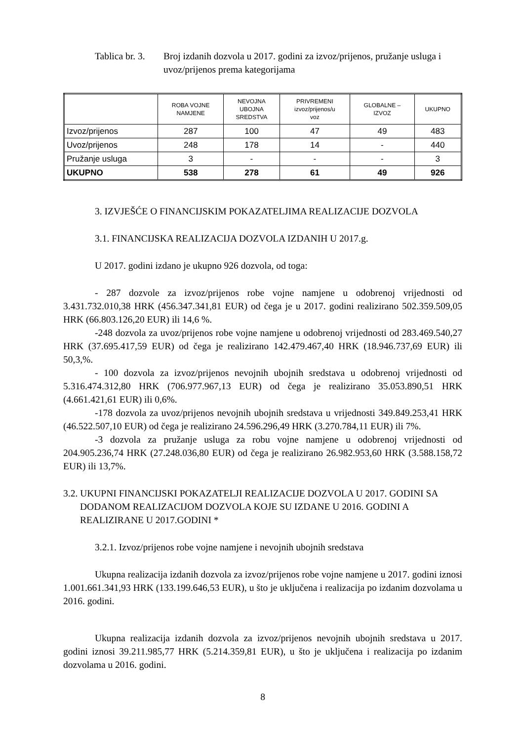Tablica br. 3.
Broj izdanih dozvola u 2017. godini za izvoz/prijenos, pružanje usluga i uvoz/prijenos prema kategorijama
| | ROBA VOJNE NAMJENE | NEVOJNA UBOJNA SREDSTVA | PRIVREMENI izvoz/prijenos/u voz | GLOBALNE – IZVOZ | UKUPNO |
| --- | --- | --- | --- | --- | --- |
| Izvoz/prijenos | 287 | 100 | 47 | 49 | 483 |
| Uvoz/prijenos | 248 | 178 | 14 | - | 440 |
| Pružanje usluga | 3 | - | - | - | 3 |
| UKUPNO | 538 | 278 | 61 | 49 | 926 |
3. IZVJEŠĆE O FINANCIJSKIM POKAZATELJIMA REALIZACIJE DOZVOLA
3.1. FINANCIJSKA REALIZACIJA DOZVOLA IZDANIH U 2017.g.
U 2017. godini izdano je ukupno 926 dozvola, od toga:
- 287 dozvole za izvoz/prijenos robe vojne namjene u odobrenoj vrijednosti od 3.431.732.010,38 HRK (456.347.341,81 EUR) od čega je u 2017. godini realizirano 502.359.509,05 HRK (66.803.126,20 EUR) ili 14,6 %.
-248 dozvola za uvoz/prijenos robe vojne namjene u odobrenoj vrijednosti od 283.469.540,27 HRK (37.695.417,59 EUR) od čega je realizirano 142.479.467,40 HRK (18.946.737,69 EUR) ili 50,3,%.
- 100 dozvola za izvoz/prijenos nevojnih ubojnih sredstava u odobrenoj vrijednosti od 5.316.474.312,80 HRK (706.977.967,13 EUR) od čega je realizirano 35.053.890,51 HRK (4.661.421,61 EUR) ili 0,6%.
-178 dozvola za uvoz/prijenos nevojnih ubojnih sredstava u vrijednosti 349.849.253,41 HRK (46.522.507,10 EUR) od čega je realizirano 24.596.296,49 HRK (3.270.784,11 EUR) ili 7%.
-3 dozvola za pružanje usluga za robu vojne namjene u odobrenoj vrijednosti od 204.905.236,74 HRK (27.248.036,80 EUR) od čega je realizirano 26.982.953,60 HRK (3.588.158,72 EUR) ili 13,7%.
3.2. UKUPNI FINANCIJSKI POKAZATELJI REALIZACIJE DOZVOLA U 2017. GODINI SA DODANOM REALIZACIJOM DOZVOLA KOJE SU IZDANE U 2016. GODINI A REALIZIRANE U 2017.GODINI *
3.2.1. Izvoz/prijenos robe vojne namjene i nevojnih ubojnih sredstava
Ukupna realizacija izdanih dozvola za izvoz/prijenos robe vojne namjene u 2017. godini iznosi 1.001.661.341,93 HRK (133.199.646,53 EUR), u što je uključena i realizacija po izdanim dozvolama u 2016. godini.
Ukupna realizacija izdanih dozvola za izvoz/prijenos nevojnih ubojnih sredstava u 2017. godini iznosi 39.211.985,77 HRK (5.214.359,81 EUR), u što je uključena i realizacija po izdanim dozvolama u 2016. godini.
8